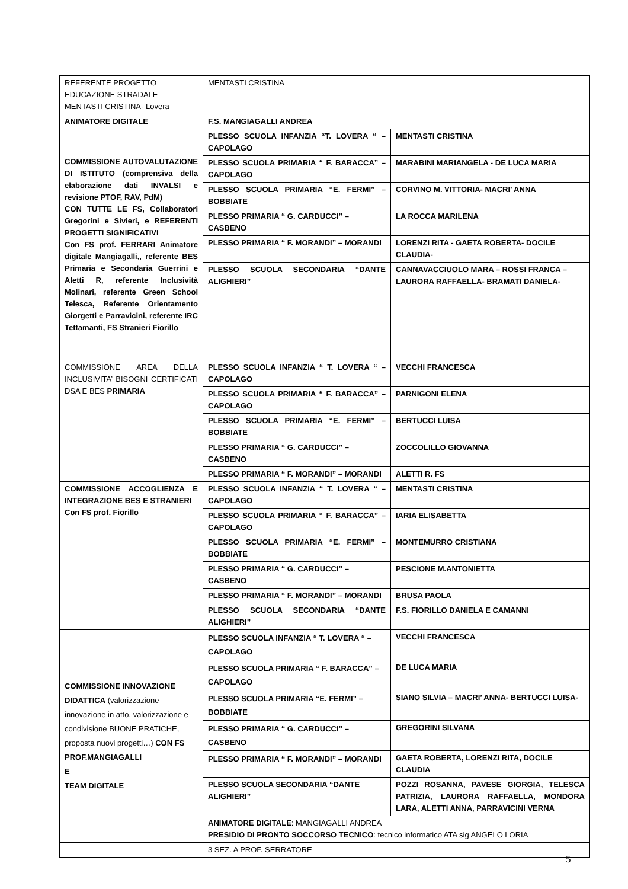| REFERENTE PROGETTO EDUCAZIONE STRADALE MENTASTI CRISTINA- Lovera | MENTASTI CRISTINA | |
| ANIMATORE DIGITALE | F.S. MANGIAGALLI ANDREA | |
| COMMISSIONE AUTOVALUTAZIONE DI ISTITUTO (comprensiva della elaborazione dati INVALSI e revisione PTOF, RAV, PdM) CON TUTTE LE FS, Collaboratori Gregorini e Sivieri, e REFERENTI PROGETTI SIGNIFICATIVI Con FS prof. FERRARI Animatore digitale Mangiagalli,, referente BES Primaria e Secondaria Guerrini e Aletti R, referente Inclusività Molinari, referente Green School Telesca, Referente Orientamento Giorgetti e Parravicini, referente IRC Tettamanti, FS Stranieri Fiorillo | PLESSO SCUOLA INFANZIA “T. LOVERA “ – CAPOLAGO | MENTASTI CRISTINA |
| | PLESSO SCUOLA PRIMARIA “ F. BARACCA” – CAPOLAGO | MARABINI MARIANGELA - DE LUCA MARIA |
| | PLESSO SCUOLA PRIMARIA “E. FERMI” – BOBBIATE | CORVINO M. VITTORIA- MACRI’ ANNA |
| | PLESSO PRIMARIA “ G. CARDUCCI” – CASBENO | LA ROCCA MARILENA |
| | PLESSO PRIMARIA “ F. MORANDI” – MORANDI | LORENZI RITA - GAETA ROBERTA- DOCILE CLAUDIA- |
| | PLESSO SCUOLA SECONDARIA “DANTE ALIGHIERI” | CANNAVACCIUOLO MARA – ROSSI FRANCA – LAURORA RAFFAELLA- BRAMATI DANIELA- |
| COMMISSIONE AREA DELLA INCLUSIVITA’ BISOGNI CERTIFICATI DSA E BES PRIMARIA | PLESSO SCUOLA INFANZIA “ T. LOVERA “ – CAPOLAGO | VECCHI FRANCESCA |
| | PLESSO SCUOLA PRIMARIA “ F. BARACCA” – CAPOLAGO | PARNIGONI ELENA |
| | PLESSO SCUOLA PRIMARIA “E. FERMI” – BOBBIATE | BERTUCCI LUISA |
| | PLESSO PRIMARIA “ G. CARDUCCI” – CASBENO | ZOCCOLILLO GIOVANNA |
| | PLESSO PRIMARIA “ F. MORANDI” – MORANDI | ALETTI R. FS |
| COMMISSIONE ACCOGLIENZA E INTEGRAZIONE BES E STRANIERI Con FS prof. Fiorillo | PLESSO SCUOLA INFANZIA “ T. LOVERA “ – CAPOLAGO | MENTASTI CRISTINA |
| | PLESSO SCUOLA PRIMARIA “ F. BARACCA” – CAPOLAGO | IARIA ELISABETTA |
| | PLESSO SCUOLA PRIMARIA “E. FERMI” – BOBBIATE | MONTEMURRO CRISTIANA |
| | PLESSO PRIMARIA “ G. CARDUCCI” – CASBENO | PESCIONE M.ANTONIETTA |
| | PLESSO PRIMARIA “ F. MORANDI” – MORANDI | BRUSA PAOLA |
| | PLESSO SCUOLA SECONDARIA “DANTE ALIGHIERI” | F.S. FIORILLO DANIELA E CAMANNI |
| COMMISSIONE INNOVAZIONE DIDATTICA (valorizzazione innovazione in atto, valorizzazione e condivisione BUONE PRATICHE, proposta nuovi progetti…) CON FS PROF.MANGIAGALLI E TEAM DIGITALE | PLESSO SCUOLA INFANZIA “ T. LOVERA “ – CAPOLAGO | VECCHI FRANCESCA |
| | PLESSO SCUOLA PRIMARIA “ F. BARACCA” – CAPOLAGO | DE LUCA MARIA |
| | PLESSO SCUOLA PRIMARIA “E. FERMI” – BOBBIATE | SIANO SILVIA – MACRI’ ANNA- BERTUCCI LUISA- |
| | PLESSO PRIMARIA “ G. CARDUCCI” – CASBENO | GREGORINI SILVANA |
| | PLESSO PRIMARIA “ F. MORANDI” – MORANDI | GAETA ROBERTA, LORENZI RITA, DOCILE CLAUDIA |
| | PLESSO SCUOLA SECONDARIA “DANTE ALIGHIERI” | POZZI ROSANNA, PAVESE GIORGIA, TELESCA PATRIZIA, LAURORA RAFFAELLA, MONDORA LARA, ALETTI ANNA, PARRAVICINI VERNA |
| | ANIMATORE DIGITALE : MANGIAGALLI ANDREA PRESIDIO DI PRONTO SOCCORSO TECNICO : tecnico informatico ATA sig ANGELO LORIA | |
| | 3 SEZ. A PROF. SERRATORE | |
5